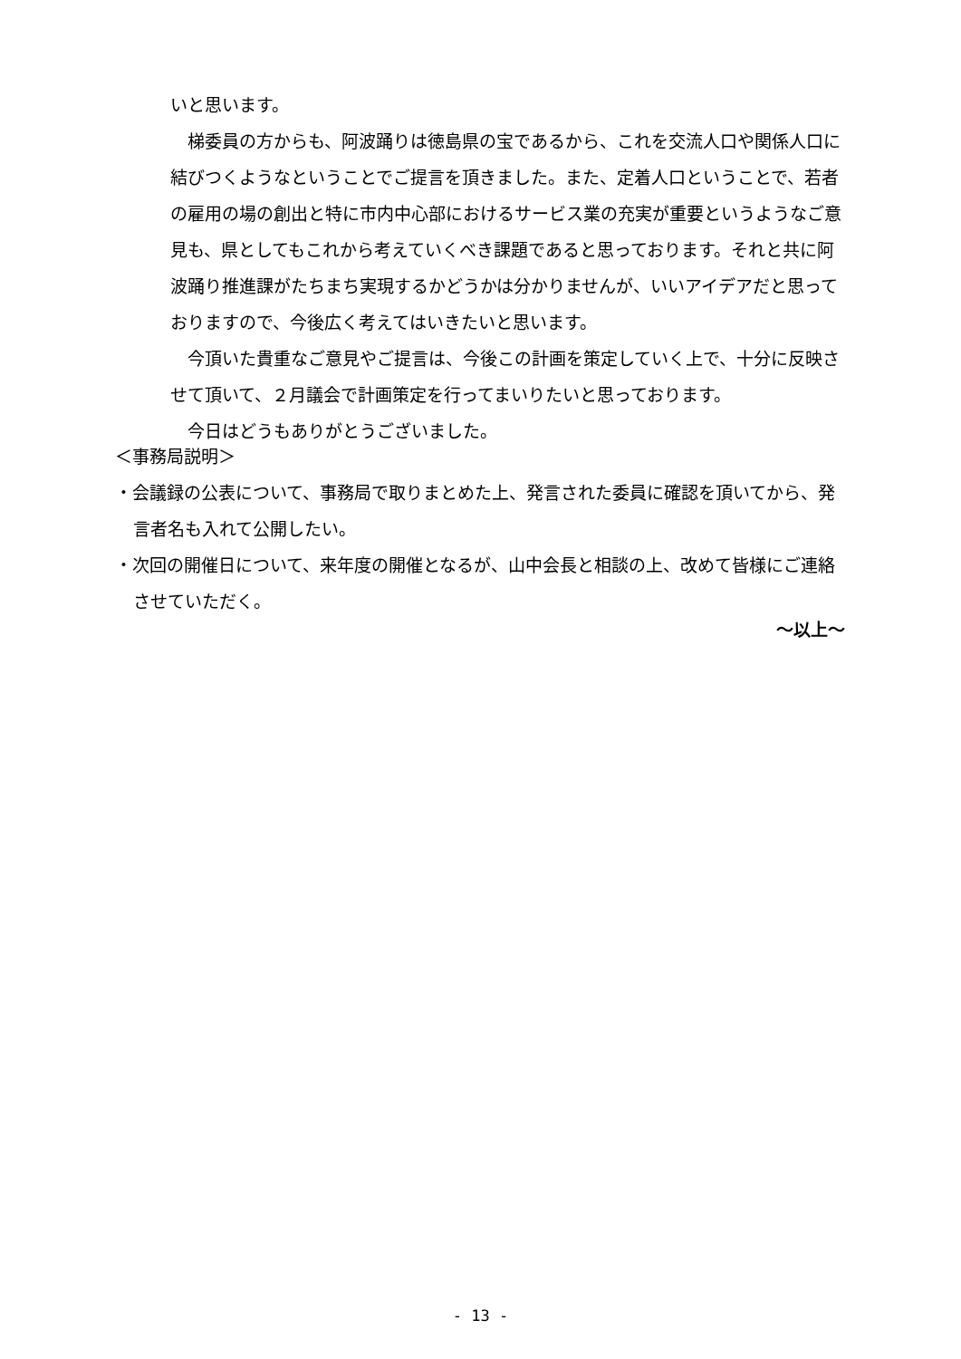いと思います。
　梯委員の方からも、阿波踊りは徳島県の宝であるから、これを交流人口や関係人口に結びつくようなということでご提言を頂きました。また、定着人口ということで、若者の雇用の場の創出と特に市内中心部におけるサービス業の充実が重要というようなご意見も、県としてもこれから考えていくべき課題であると思っております。それと共に阿波踊り推進課がたちまち実現するかどうかは分かりませんが、いいアイデアだと思っておりますので、今後広く考えてはいきたいと思います。
　今頂いた貴重なご意見やご提言は、今後この計画を策定していく上で、十分に反映させて頂いて、２月議会で計画策定を行ってまいりたいと思っております。
　今日はどうもありがとうございました。
＜事務局説明＞
・会議録の公表について、事務局で取りまとめた上、発言された委員に確認を頂いてから、発言者名も入れて公開したい。
・次回の開催日について、来年度の開催となるが、山中会長と相談の上、改めて皆様にご連絡させていただく。
～以上～
- 13 -